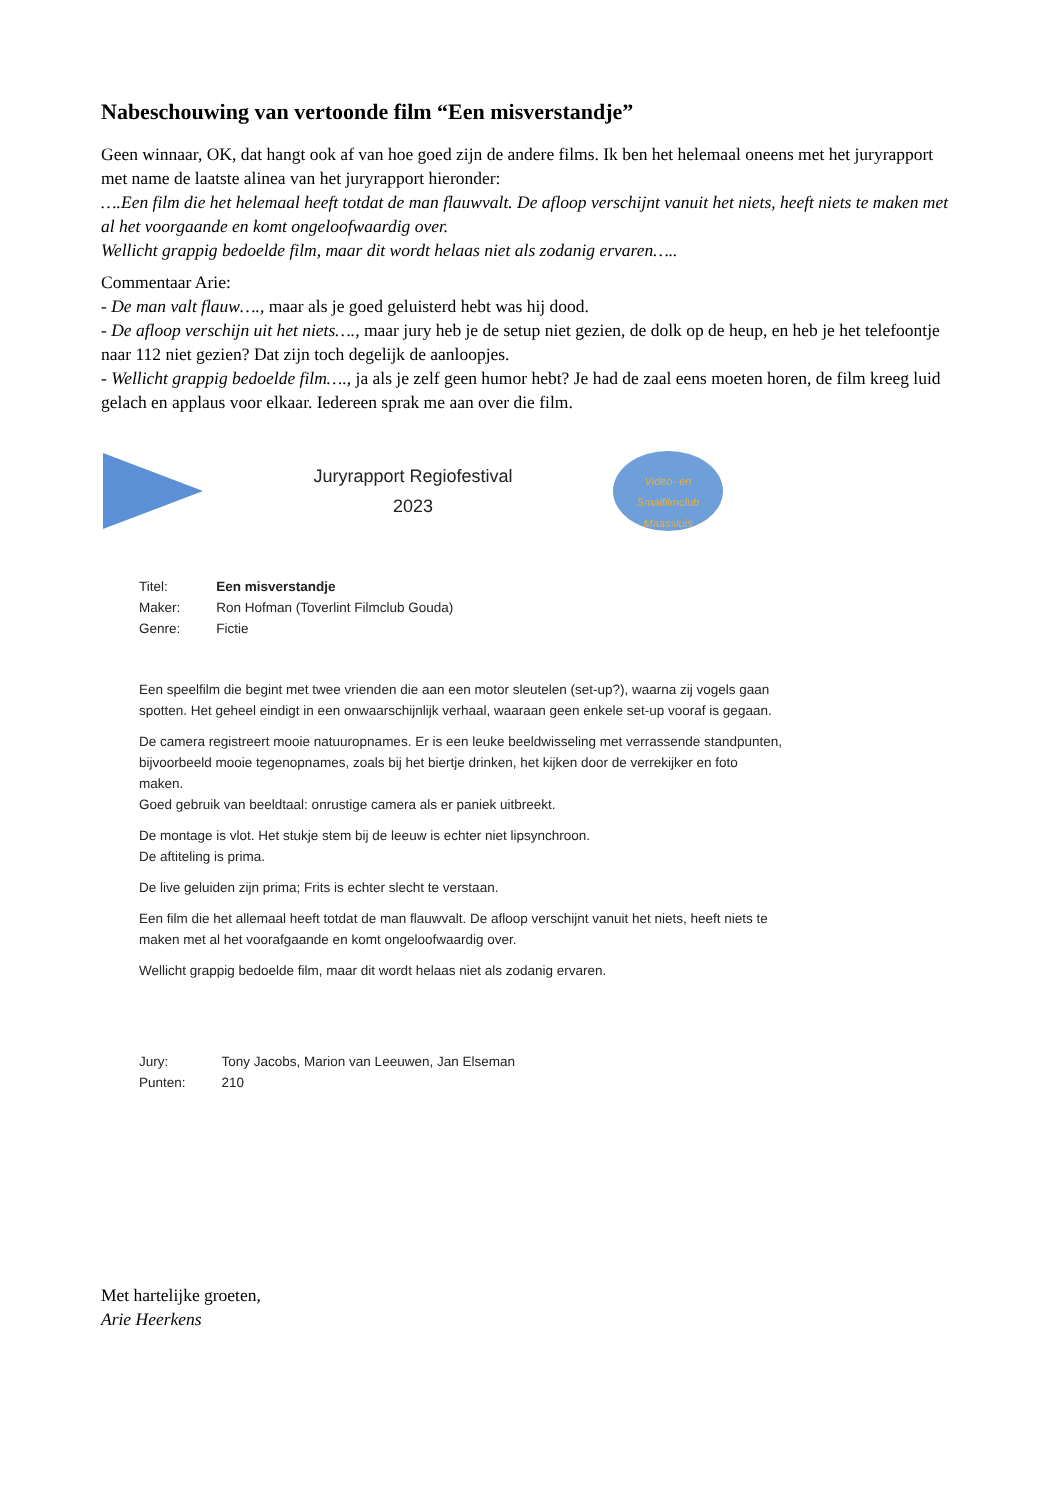Nabeschouwing van vertoonde film “Een misverstandje”
Geen winnaar, OK, dat hangt ook af van hoe goed zijn de andere films. Ik ben het helemaal oneens met het juryrapport met name de laatste alinea van het juryrapport hieronder:
….Een film die het helemaal heeft totdat de man flauwvalt. De afloop verschijnt vanuit het niets, heeft niets te maken met al het voorgaande en komt ongeloofwaardig over.
Wellicht grappig bedoelde film, maar dit wordt helaas niet als zodanig ervaren…..
Commentaar Arie:
- De man valt flauw…., maar als je goed geluisterd hebt was hij dood.
- De afloop verschijn uit het niets…., maar jury heb je de setup niet gezien, de dolk op de heup, en heb je het telefoontje naar 112 niet gezien? Dat zijn toch degelijk de aanloopjes.
- Wellicht grappig bedoelde film…., ja als je zelf geen humor hebt? Je had de zaal eens moeten horen, de film kreeg luid gelach en applaus voor elkaar. Iedereen sprak me aan over die film.
Juryrapport Regiofestival
2023
Video- en Smalfilmclub Maassluis
| Titel: | Een misverstandje |
| Maker: | Ron Hofman (Toverlint Filmclub Gouda) |
| Genre: | Fictie |
Een speelfilm die begint met twee vrienden die aan een motor sleutelen (set-up?), waarna zij vogels gaan spotten. Het geheel eindigt in een onwaarschijnlijk verhaal, waaraan geen enkele set-up vooraf is gegaan.
De camera registreert mooie natuuropnames. Er is een leuke beeldwisseling met verrassende standpunten, bijvoorbeeld mooie tegenopnames, zoals bij het biertje drinken, het kijken door de verrekijker en foto maken.
Goed gebruik van beeldtaal: onrustige camera als er paniek uitbreekt.
De montage is vlot. Het stukje stem bij de leeuw is echter niet lipsynchroon.
De aftiteling is prima.
De live geluiden zijn prima; Frits is echter slecht te verstaan.
Een film die het allemaal heeft totdat de man flauwvalt. De afloop verschijnt vanuit het niets, heeft niets te maken met al het voorafgaande en komt ongeloofwaardig over.
Wellicht grappig bedoelde film, maar dit wordt helaas niet als zodanig ervaren.
| Jury: | Tony Jacobs, Marion van Leeuwen, Jan Elseman |
| Punten: | 210 |
Met hartelijke groeten,
Arie Heerkens